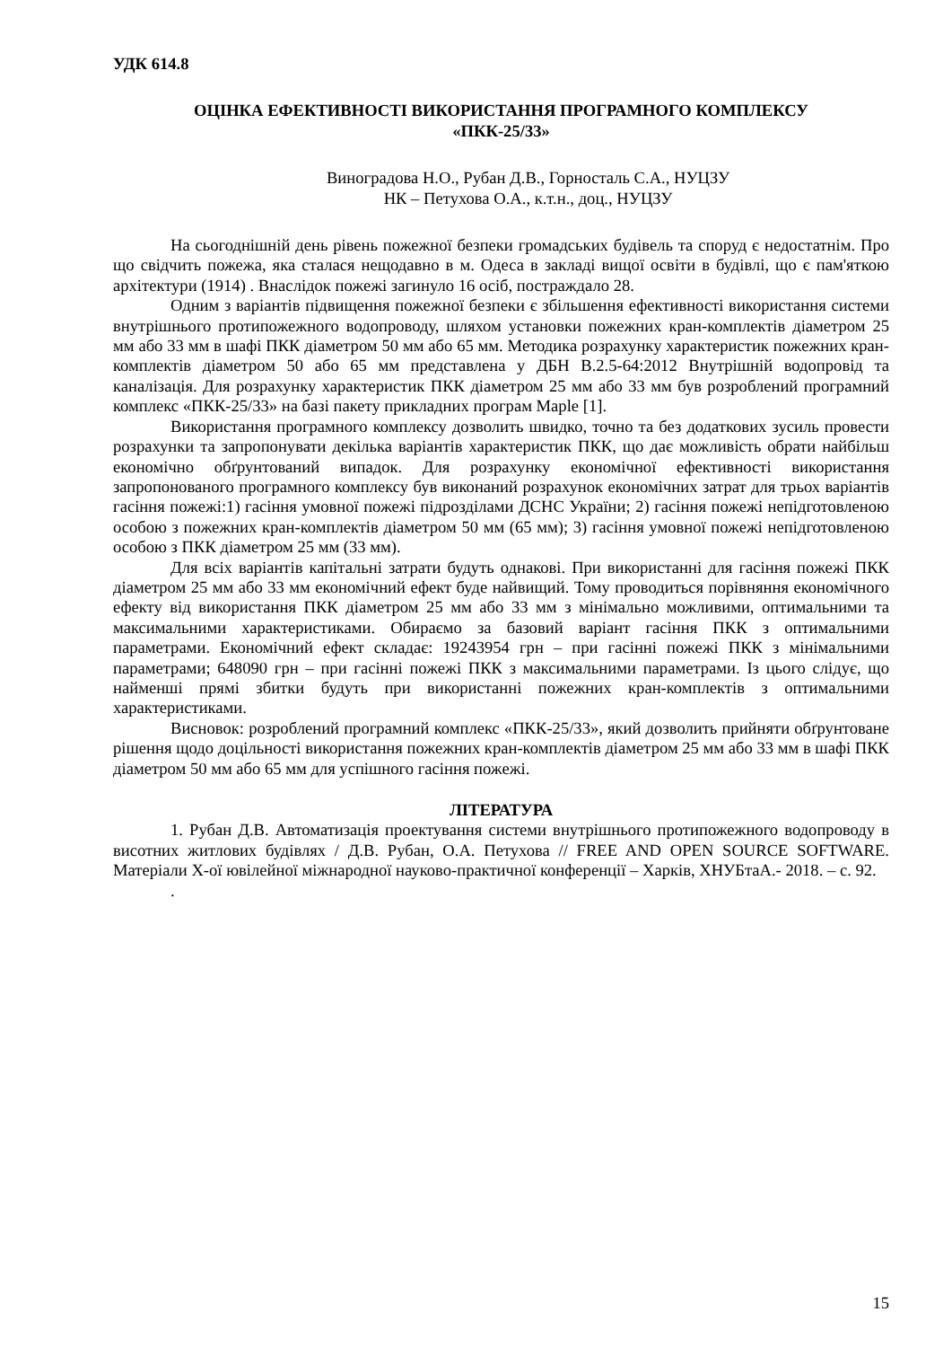УДК 614.8
ОЦІНКА ЕФЕКТИВНОСТІ ВИКОРИСТАННЯ ПРОГРАМНОГО КОМПЛЕКСУ
«ПКК-25/33»
Виноградова Н.О., Рубан Д.В., Горносталь С.А., НУЦЗУ
НК – Петухова О.А., к.т.н., доц., НУЦЗУ
На сьогоднішній день рівень пожежної безпеки громадських будівель та споруд є недостатнім. Про що свідчить пожежа, яка сталася нещодавно в м. Одеса в закладі вищої освіти в будівлі, що є пам'яткою архітектури (1914) . Внаслідок пожежі загинуло 16 осіб, постраждало 28.
Одним з варіантів підвищення пожежної безпеки є збільшення ефективності використання системи внутрішнього протипожежного водопроводу, шляхом установки пожежних кран-комплектів діаметром 25 мм або 33 мм в шафі ПКК діаметром 50 мм або 65 мм. Методика розрахунку характеристик пожежних кран-комплектів діаметром 50 або 65 мм представлена у ДБН В.2.5-64:2012 Внутрішній водопровід та каналізація. Для розрахунку характеристик ПКК діаметром 25 мм або 33 мм був розроблений програмний комплекс «ПКК-25/33» на базі пакету прикладних програм Maple [1].
Використання програмного комплексу дозволить швидко, точно та без додаткових зусиль провести розрахунки та запропонувати декілька варіантів характеристик ПКК, що дає можливість обрати найбільш економічно обґрунтований випадок. Для розрахунку економічної ефективності використання запропонованого програмного комплексу був виконаний розрахунок економічних затрат для трьох варіантів гасіння пожежі:1) гасіння умовної пожежі підрозділами ДСНС України; 2) гасіння пожежі непідготовленою особою з пожежних кран-комплектів діаметром 50 мм (65 мм); 3) гасіння умовної пожежі непідготовленою особою з ПКК діаметром 25 мм (33 мм).
Для всіх варіантів капітальні затрати будуть однакові. При використанні для гасіння пожежі ПКК діаметром 25 мм або 33 мм економічний ефект буде найвищий. Тому проводиться порівняння економічного ефекту від використання ПКК діаметром 25 мм або 33 мм з мінімально можливими, оптимальними та максимальними характеристиками. Обираємо за базовий варіант гасіння ПКК з оптимальними параметрами. Економічний ефект складає: 19243954 грн – при гасінні пожежі ПКК з мінімальними параметрами; 648090 грн – при гасінні пожежі ПКК з максимальними параметрами. Із цього слідує, що найменші прямі збитки будуть при використанні пожежних кран-комплектів з оптимальними характеристиками.
Висновок: розроблений програмний комплекс «ПКК-25/33», який дозволить прийняти обґрунтоване рішення щодо доцільності використання пожежних кран-комплектів діаметром 25 мм або 33 мм в шафі ПКК діаметром 50 мм або 65 мм для успішного гасіння пожежі.
ЛІТЕРАТУРА
1. Рубан Д.В. Автоматизація проектування системи внутрішнього протипожежного водопроводу в висотних житлових будівлях / Д.В. Рубан, О.А. Петухова // FREE AND OPEN SOURCE SOFTWARE. Матеріали Х-ої ювілейної міжнародної науково-практичної конференції – Харків, ХНУБтаА.- 2018. – с. 92.
.
15